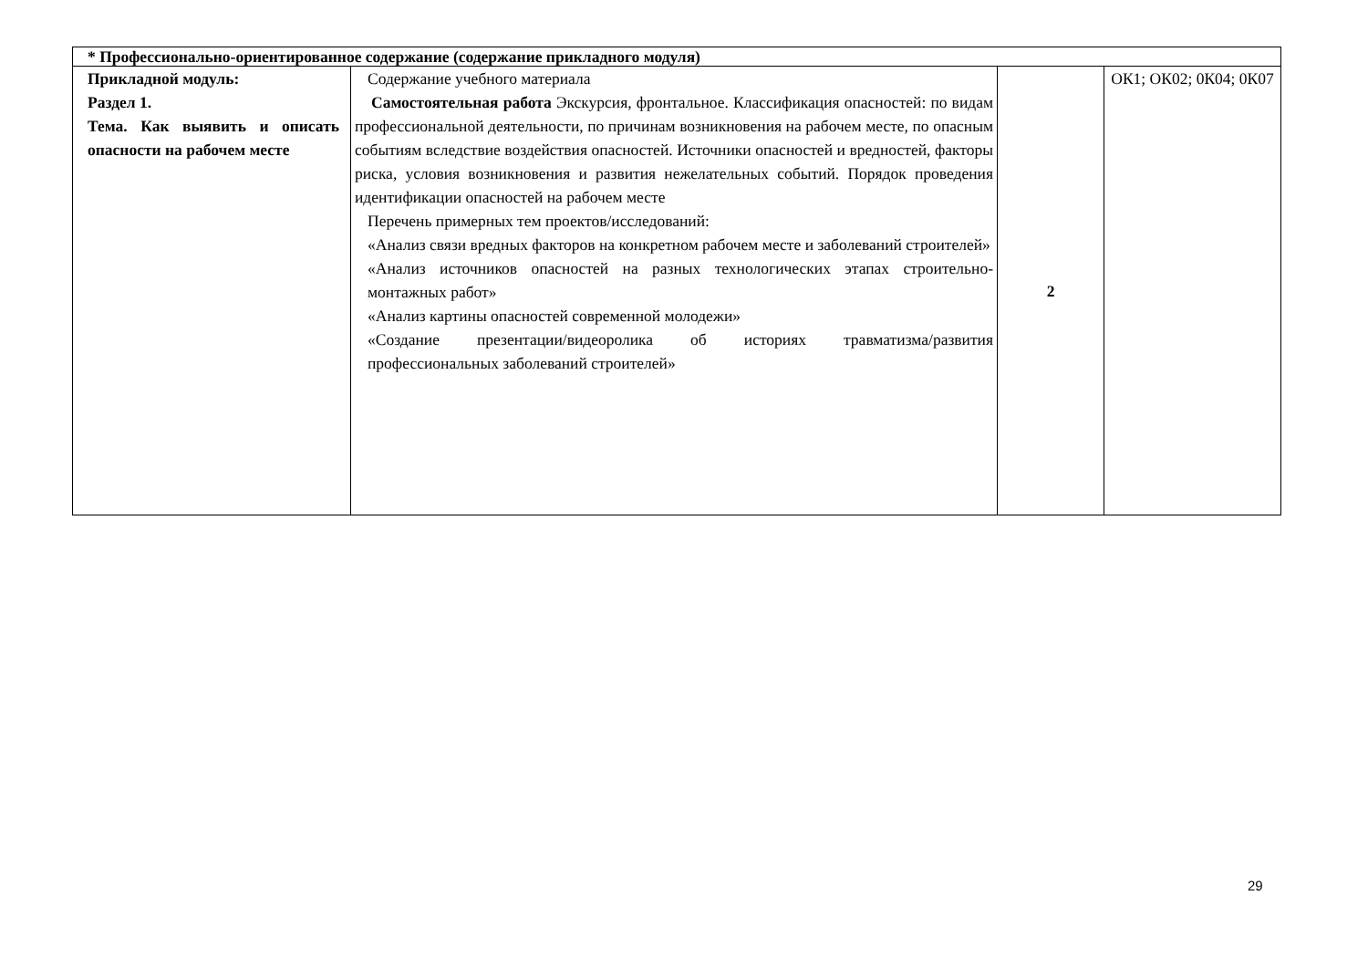| * Профессионально-ориентированное содержание (содержание прикладного модуля) | | | |
| Прикладной модуль: Раздел 1. Тема. Как выявить и описать опасности на рабочем месте | Содержание учебного материала Самостоятельная работа Экскурсия, фронтальное. Классификация опасностей: по видам профессиональной деятельности, по причинам возникновения на рабочем месте, по опасным событиям вследствие воздействия опасностей. Источники опасностей и вредностей, факторы риска, условия возникновения и развития нежелательных событий. Порядок проведения идентификации опасностей на рабочем месте Перечень примерных тем проектов/исследований: «Анализ связи вредных факторов на конкретном рабочем месте и заболеваний строителей» «Анализ источников опасностей на разных технологических этапах строительно- монтажных работ» «Анализ картины опасностей современной молодежи» «Создание презентации/видеоролика об историях травматизма/развития профессиональных заболеваний строителей» | 2 | ОК1; ОК02; 0К04; 0К07 |
29